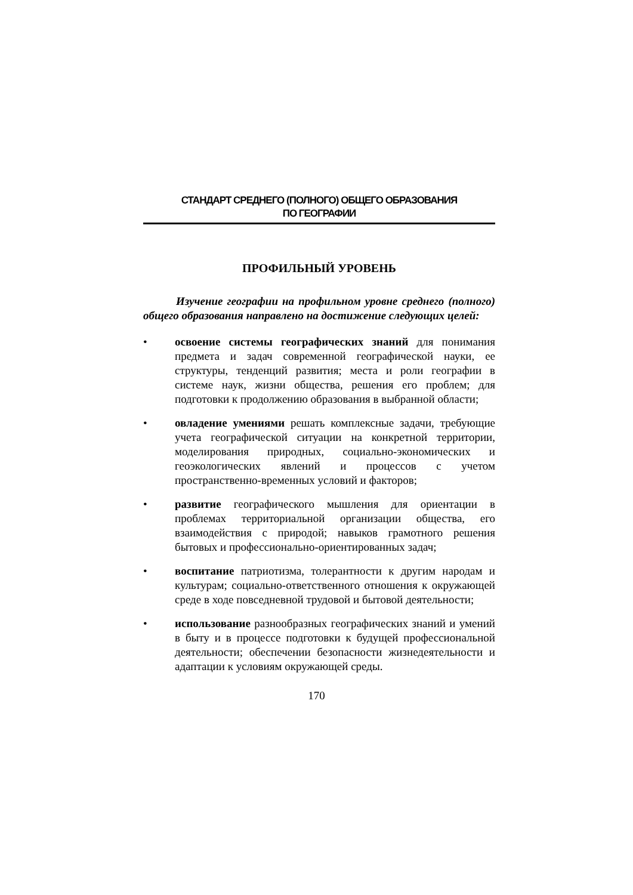СТАНДАРТ СРЕДНЕГО (ПОЛНОГО) ОБЩЕГО ОБРАЗОВАНИЯ
ПО ГЕОГРАФИИ
ПРОФИЛЬНЫЙ УРОВЕНЬ
Изучение географии на профильном уровне среднего (полного) общего образования направлено на достижение следующих целей:
• освоение системы географических знаний для понимания предмета и задач современной географической науки, ее структуры, тенденций развития; места и роли географии в системе наук, жизни общества, решения его проблем; для подготовки к продолжению образования в выбранной области;
• овладение умениями решать комплексные задачи, требующие учета географической ситуации на конкретной территории, моделирования природных, социально-экономических и геоэкологических явлений и процессов с учетом пространственно-временных условий и факторов;
• развитие географического мышления для ориентации в проблемах территориальной организации общества, его взаимодействия с природой; навыков грамотного решения бытовых и профессионально-ориентированных задач;
• воспитание патриотизма, толерантности к другим народам и культурам; социально-ответственного отношения к окружающей среде в ходе повседневной трудовой и бытовой деятельности;
• использование разнообразных географических знаний и умений в быту и в процессе подготовки к будущей профессиональной деятельности; обеспечении безопасности жизнедеятельности и адаптации к условиям окружающей среды.
170